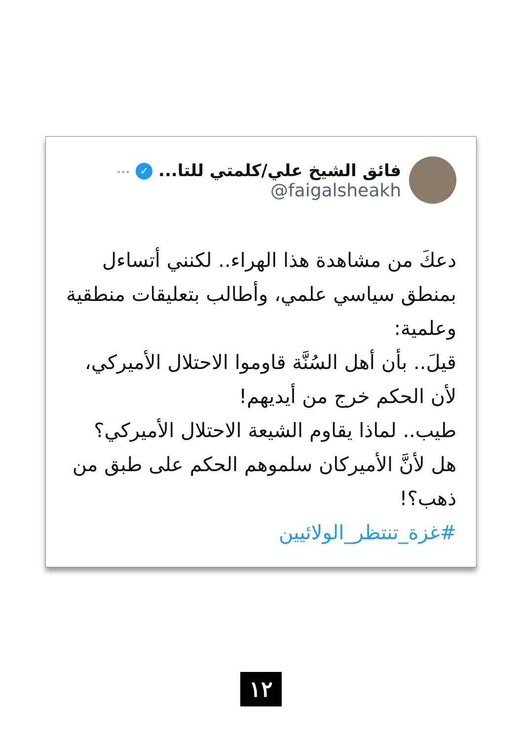فائق الشيخ علي/كلمتي للتا... ✓ ···
@faigalsheakh
دعكَ من مشاهدة هذا الهراء.. لكنني أتساءل بمنطق سياسي علمي، وأطالب بتعليقات منطقية وعلمية:
قيلَ.. بأن أهل السُنَّة قاوموا الاحتلال الأميركي، لأن الحكم خرج من أيديهم!
طيب.. لماذا يقاوم الشيعة الاحتلال الأميركي؟ هل لأنَّ الأميركان سلموهم الحكم على طبق من ذهب؟!
#غزة_تنتظر_الولائيين
١٢